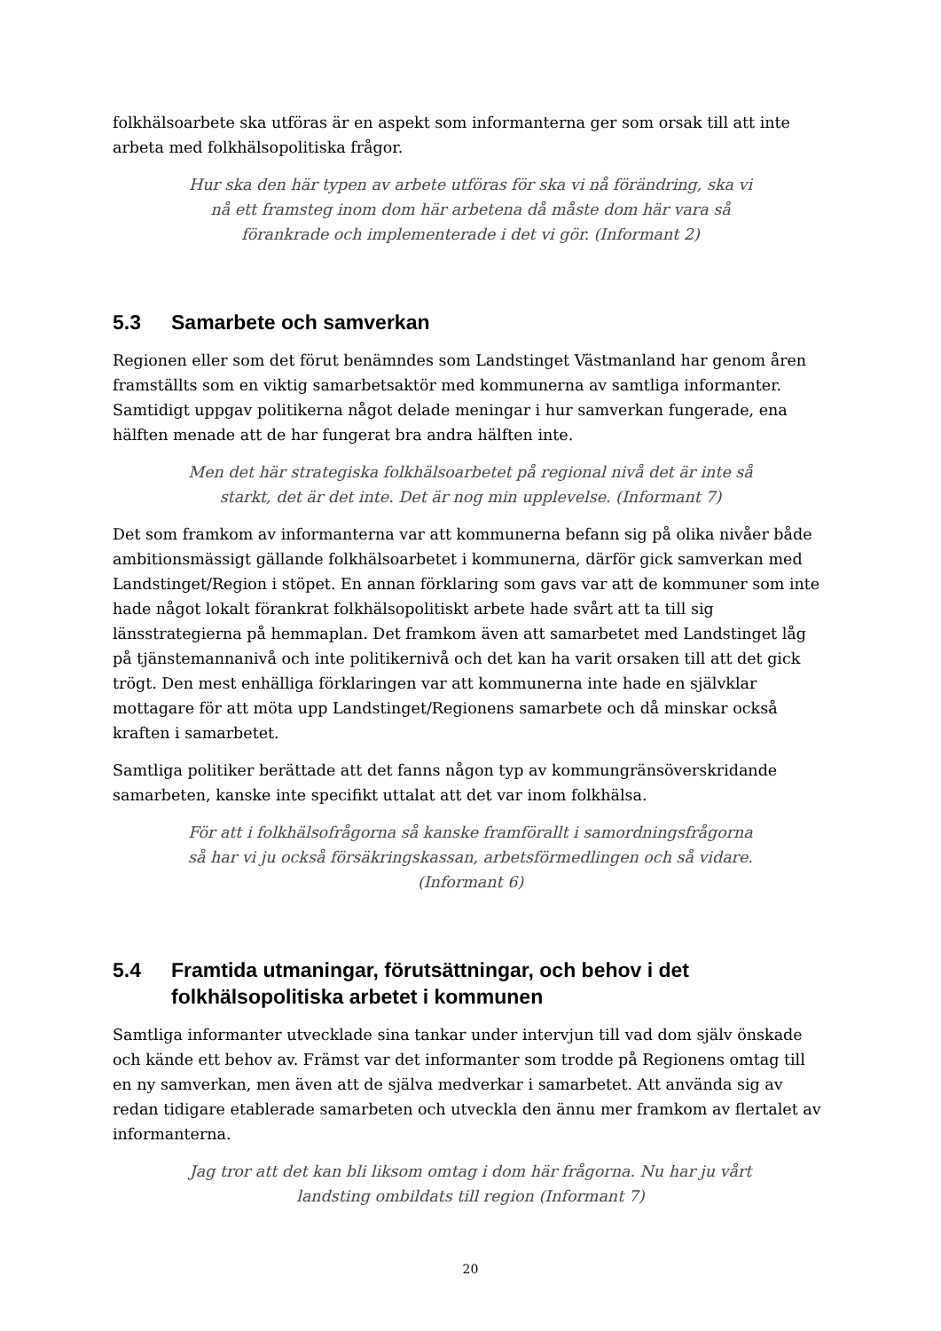folkhälsoarbete ska utföras är en aspekt som informanterna ger som orsak till att inte arbeta med folkhälsopolitiska frågor.
Hur ska den här typen av arbete utföras för ska vi nå förändring, ska vi nå ett framsteg inom dom här arbetena då måste dom här vara så förankrade och implementerade i det vi gör. (Informant 2)
5.3 Samarbete och samverkan
Regionen eller som det förut benämndes som Landstinget Västmanland har genom åren framställts som en viktig samarbetsaktör med kommunerna av samtliga informanter. Samtidigt uppgav politikerna något delade meningar i hur samverkan fungerade, ena hälften menade att de har fungerat bra andra hälften inte.
Men det här strategiska folkhälsoarbetet på regional nivå det är inte så starkt, det är det inte. Det är nog min upplevelse. (Informant 7)
Det som framkom av informanterna var att kommunerna befann sig på olika nivåer både ambitionsmässigt gällande folkhälsoarbetet i kommunerna, därför gick samverkan med Landstinget/Region i stöpet. En annan förklaring som gavs var att de kommuner som inte hade något lokalt förankrat folkhälsopolitiskt arbete hade svårt att ta till sig länsstrategierna på hemmaplan. Det framkom även att samarbetet med Landstinget låg på tjänstemannanivå och inte politikernivå och det kan ha varit orsaken till att det gick trögt. Den mest enhälliga förklaringen var att kommunerna inte hade en självklar mottagare för att möta upp Landstinget/Regionens samarbete och då minskar också kraften i samarbetet.
Samtliga politiker berättade att det fanns någon typ av kommungränsöverskridande samarbeten, kanske inte specifikt uttalat att det var inom folkhälsa.
För att i folkhälsofrågorna så kanske framförallt i samordningsfrågorna så har vi ju också försäkringskassan, arbetsförmedlingen och så vidare. (Informant 6)
5.4 Framtida utmaningar, förutsättningar, och behov i det folkhälsopolitiska arbetet i kommunen
Samtliga informanter utvecklade sina tankar under intervjun till vad dom själv önskade och kände ett behov av. Främst var det informanter som trodde på Regionens omtag till en ny samverkan, men även att de själva medverkar i samarbetet. Att använda sig av redan tidigare etablerade samarbeten och utveckla den ännu mer framkom av flertalet av informanterna.
Jag tror att det kan bli liksom omtag i dom här frågorna. Nu har ju vårt landsting ombildats till region (Informant 7)
20